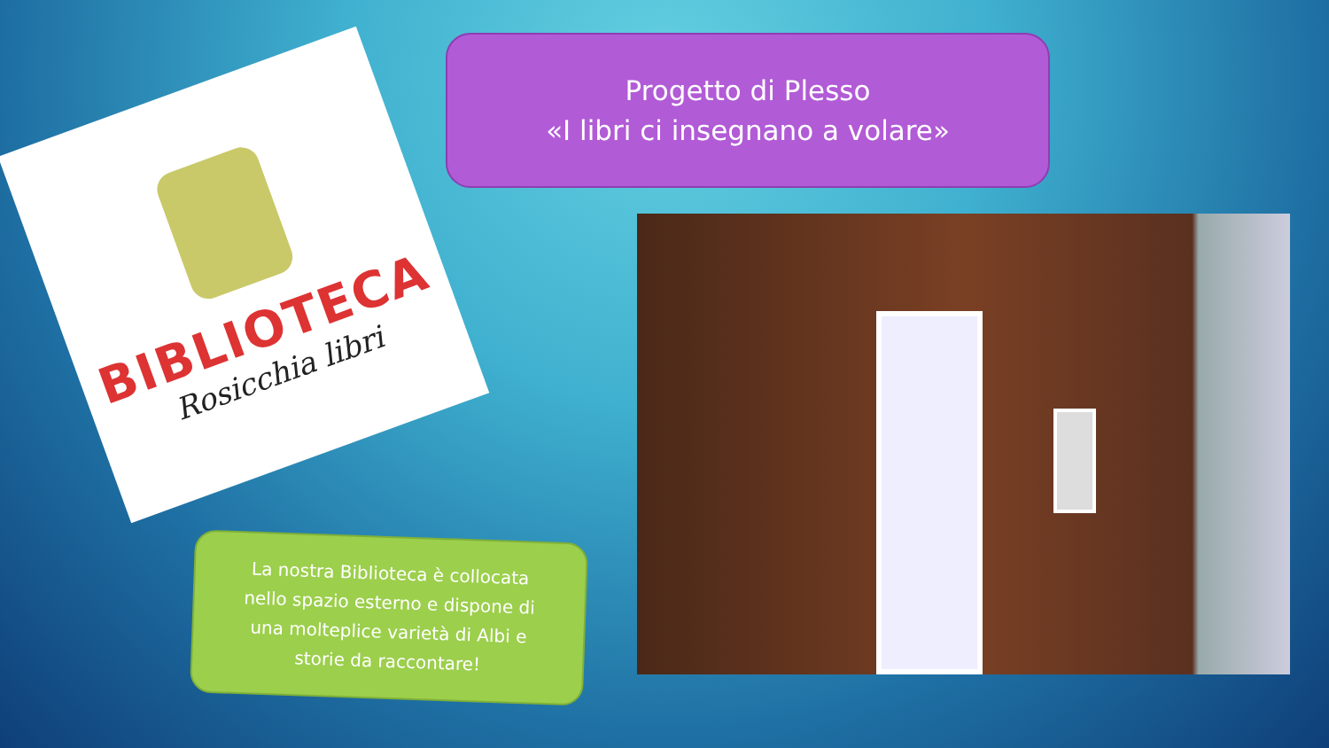Progetto di Plesso
«I libri ci insegnano a volare»
BIBLIOTECA
Rosicchia libri
La nostra Biblioteca è collocata
nello spazio esterno e dispone di
una molteplice varietà di Albi e
storie da raccontare!